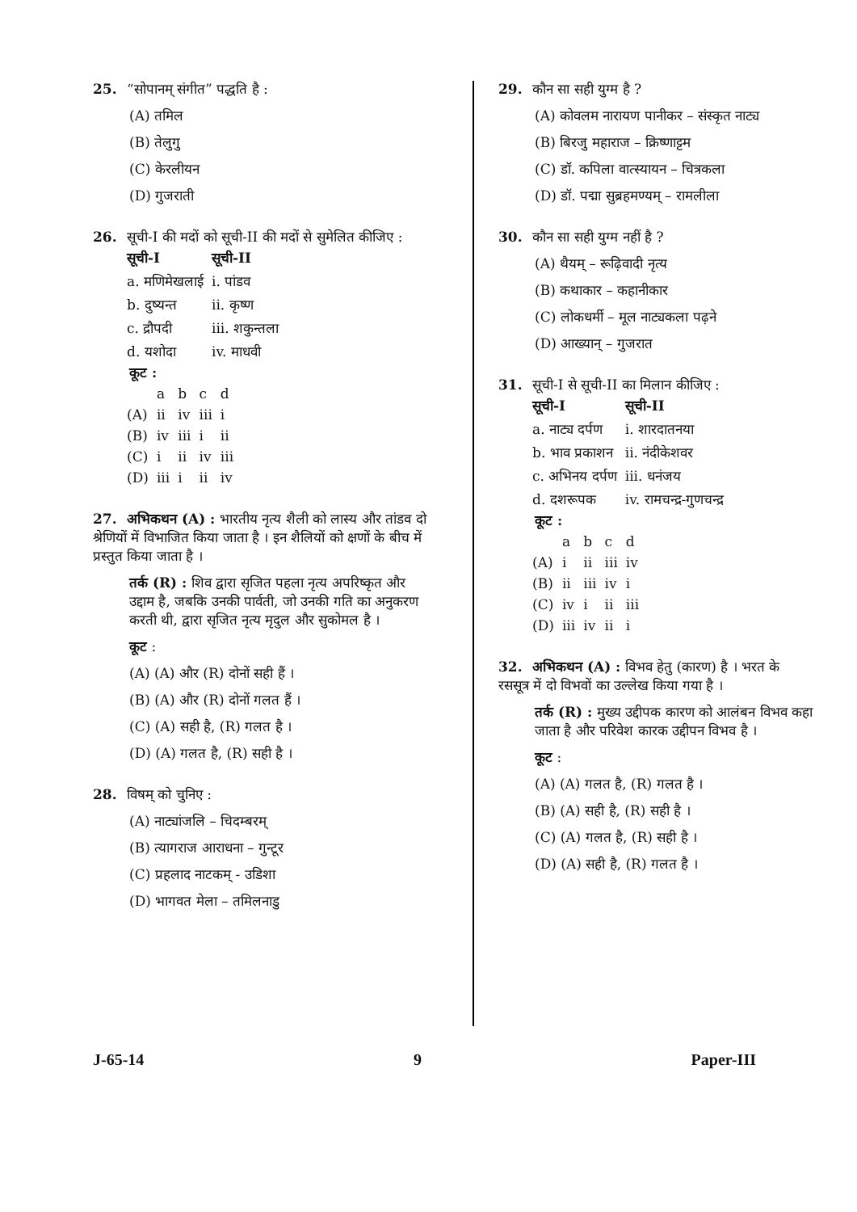25. “सोपानम् संगीत” पद्धति है :
(A) तमिल
(B) तेलुगु
(C) केरलीयन
(D) गुजराती
26. सूची-I की मदों को सूची-II की मदों से सुमेलित कीजिए :
| सूची-I | सूची-II |
| --- | --- |
| a. मणिमेखलाई | i. पांडव |
| b. दुष्यन्त | ii. कृष्ण |
| c. द्रौपदी | iii. शकुन्तला |
| d. यशोदा | iv. माधवी |
कूट :
| | a | b | c | d |
| (A) | ii | iv | iii | i |
| (B) | iv | iii | i | ii |
| (C) | i | ii | iv | iii |
| (D) | iii | i | ii | iv |
27. अभिकथन (A) : भारतीय नृत्य शैली को लास्य और तांडव दो श्रेणियों में विभाजित किया जाता है । इन शैलियों को क्षणों के बीच में प्रस्तुत किया जाता है ।
तर्क (R) : शिव द्वारा सृजित पहला नृत्य अपरिष्कृत और उद्दाम है, जबकि उनकी पार्वती, जो उनकी गति का अनुकरण करती थी, द्वारा सृजित नृत्य मृदुल और सुकोमल है ।
कूट :
(A) (A) और (R) दोनों सही हैं ।
(B) (A) और (R) दोनों गलत हैं ।
(C) (A) सही है, (R) गलत है ।
(D) (A) गलत है, (R) सही है ।
28. विषम् को चुनिए :
(A) नाट्यांजलि – चिदम्बरम्
(B) त्यागराज आराधना – गुन्टूर
(C) प्रहलाद नाटकम् - उडिशा
(D) भागवत मेला – तमिलनाडु
29. कौन सा सही युग्म है ?
(A) कोवलम नारायण पानीकर – संस्कृत नाट्य
(B) बिरजु महाराज – क्रिष्णाट्टम
(C) डॉ. कपिला वात्स्यायन – चित्रकला
(D) डॉ. पद्मा सुब्रहमण्यम् – रामलीला
30. कौन सा सही युग्म नहीं है ?
(A) थैयम् – रूढ़िवादी नृत्य
(B) कथाकार – कहानीकार
(C) लोकधर्मी – मूल नाट्यकला पढ़ने
(D) आख्यान् – गुजरात
31. सूची-I से सूची-II का मिलान कीजिए :
| सूची-I | सूची-II |
| --- | --- |
| a. नाट्य दर्पण | i. शारदातनया |
| b. भाव प्रकाशन | ii. नंदीकेशवर |
| c. अभिनय दर्पण | iii. धनंजय |
| d. दशरूपक | iv. रामचन्द्र-गुणचन्द्र |
कूट :
| | a | b | c | d |
| (A) | i | ii | iii | iv |
| (B) | ii | iii | iv | i |
| (C) | iv | i | ii | iii |
| (D) | iii | iv | ii | i |
32. अभिकथन (A) : विभव हेतु (कारण) है । भरत के रससूत्र में दो विभवों का उल्लेख किया गया है ।
तर्क (R) : मुख्य उद्दीपक कारण को आलंबन विभव कहा जाता है और परिवेश कारक उद्दीपन विभव है ।
कूट :
(A) (A) गलत है, (R) गलत है ।
(B) (A) सही है, (R) सही है ।
(C) (A) गलत है, (R) सही है ।
(D) (A) सही है, (R) गलत है ।
J-65-14 9 Paper-III